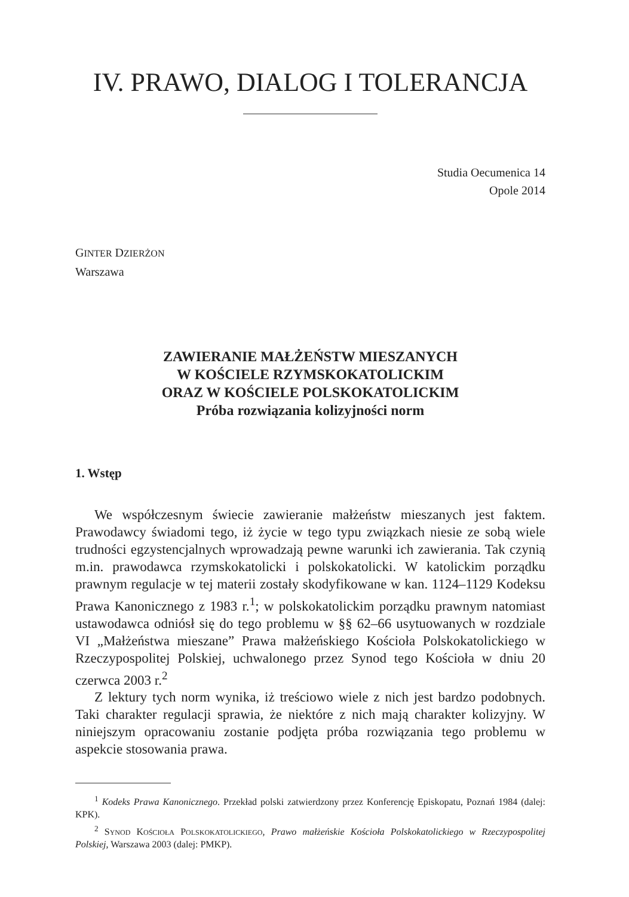IV. PRAWO, DIALOG I TOLERANCJA
Studia Oecumenica 14
Opole 2014
GINTER DZIERŻON
Warszawa
ZAWIERANIE MAŁŻEŃSTW MIESZANYCH
W KOŚCIELE RZYMSKOKATOLICKIM
ORAZ W KOŚCIELE POLSKOKATOLICKIM
Próba rozwiązania kolizyjności norm
1. Wstęp
We współczesnym świecie zawieranie małżeństw mieszanych jest faktem. Prawodawcy świadomi tego, iż życie w tego typu związkach niesie ze sobą wiele trudności egzystencjalnych wprowadzają pewne warunki ich zawierania. Tak czynią m.in. prawodawca rzymskokatolicki i polskokatolicki. W katolickim porządku prawnym regulacje w tej materii zostały skodyfikowane w kan. 1124–1129 Kodeksu Prawa Kanonicznego z 1983 r.<sup>1</sup>; w polskokatolickim porządku prawnym natomiast ustawodawca odniósł się do tego problemu w §§ 62–66 usytuowanych w rozdziale VI „Małżeństwa mieszane” Prawa małżeńskiego Kościoła Polskokatolickiego w Rzeczypospolitej Polskiej, uchwalonego przez Synod tego Kościoła w dniu 20 czerwca 2003 r.<sup>2</sup>
Z lektury tych norm wynika, iż treściowo wiele z nich jest bardzo podobnych. Taki charakter regulacji sprawia, że niektóre z nich mają charakter kolizyjny. W niniejszym opracowaniu zostanie podjęta próba rozwiązania tego problemu w aspekcie stosowania prawa.
<sup>1</sup> Kodeks Prawa Kanonicznego. Przekład polski zatwierdzony przez Konferencję Episkopatu, Poznań 1984 (dalej: KPK).
<sup>2</sup> SYNOD KOŚCIOŁA POLSKOKATOLICKIEGO, Prawo małżeńskie Kościoła Polskokatolickiego w Rzeczypospolitej Polskiej, Warszawa 2003 (dalej: PMKP).